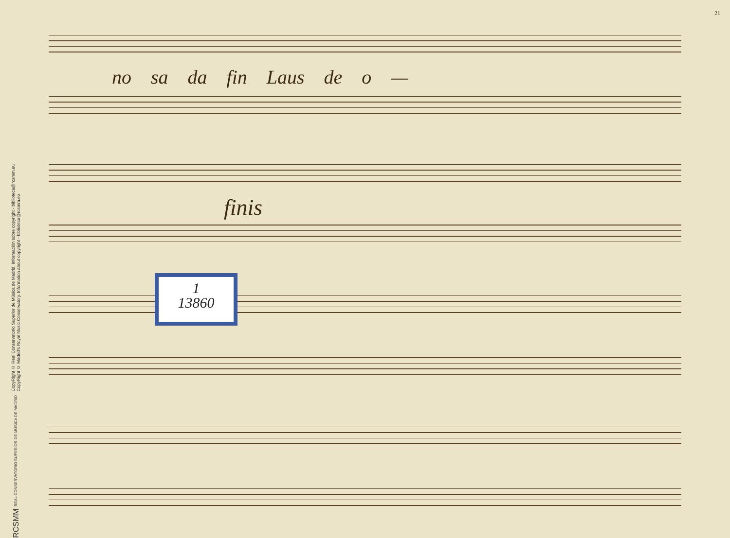RCSMM REAL CONSERVATORIO SUPERIOR DE MÚSICA DE MADRID
CopyRight © Real Conservatorio Superior de Música de Madrid. Información sobre copyright - biblioteca@rcsmm.eu
CopyRight © Madrid's Royal Music Conservatory. Information about copyright - biblioteca@rcsmm.eu
21
no sa da fin Laus de o —
finis
1
13860